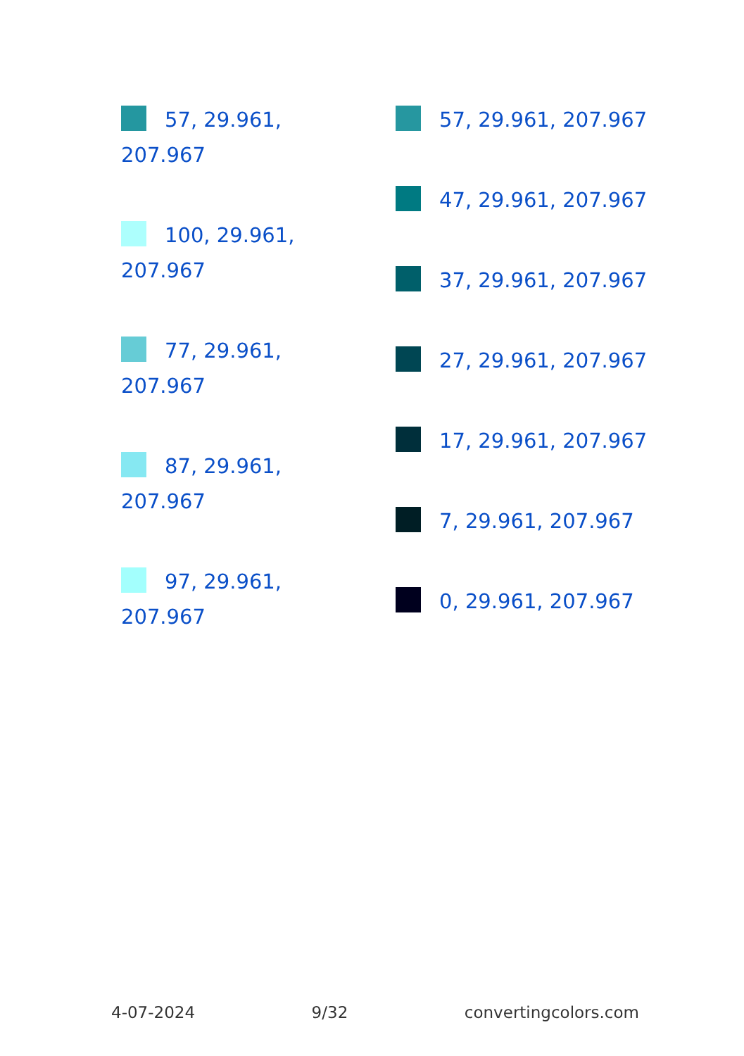57, 29.961, 207.967
100, 29.961, 207.967
77, 29.961, 207.967
87, 29.961, 207.967
97, 29.961, 207.967
57, 29.961, 207.967
47, 29.961, 207.967
37, 29.961, 207.967
27, 29.961, 207.967
17, 29.961, 207.967
7, 29.961, 207.967
0, 29.961, 207.967
4-07-2024 9/32 convertingcolors.com